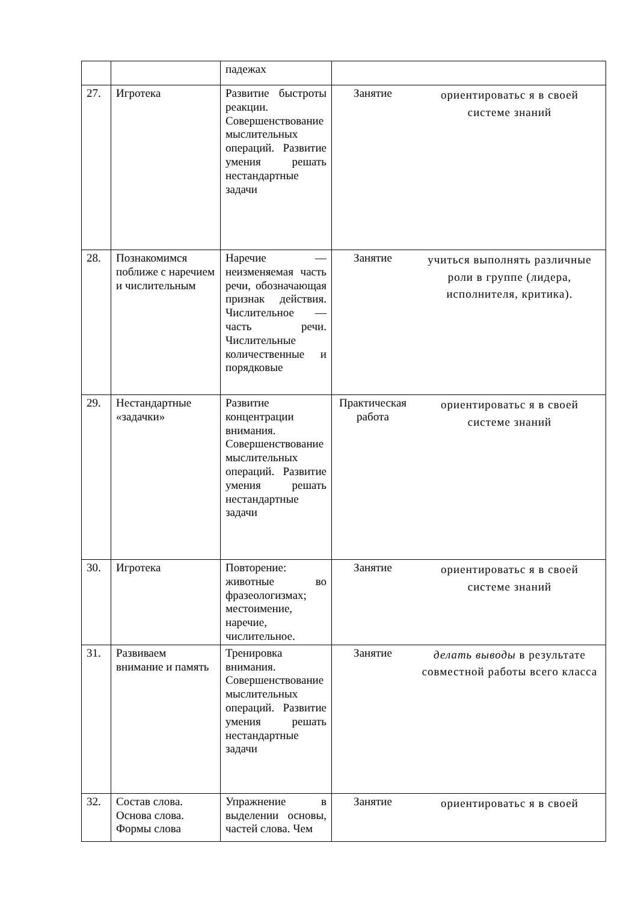| | | падежах | | |
| 27. | Игротека | Развитие быстроты реакции. Совершенствование мыслительных операций. Развитие умения решать нестандартные задачи | Занятие | ориентироватьс я в своей системе знаний |
| 28. | Познакомимся поближе с наречием и числительным | Наречие — неизменяемая часть речи, обозначающая признак действия. Числительное — часть речи. Числительные количественные и порядковые | Занятие | учиться выполнять различные роли в группе (лидера, исполнителя, критика). |
| 29. | Нестандартные «задачки» | Развитие концентрации внимания. Совершенствование мыслительных операций. Развитие умения решать нестандартные задачи | Практическая работа | ориентироватьс я в своей системе знаний |
| 30. | Игротека | Повторение: животные во фразеологизмах; местоимение, наречие, числительное. | Занятие | ориентироватьс я в своей системе знаний |
| 31. | Развиваем внимание и память | Тренировка внимания. Совершенствование мыслительных операций. Развитие умения решать нестандартные задачи | Занятие | делать выводы в результате совместной работы всего класса |
| 32. | Состав слова. Основа слова. Формы слова | Упражнение в выделении основы, частей слова. Чем | Занятие | ориентироватьс я в своей |